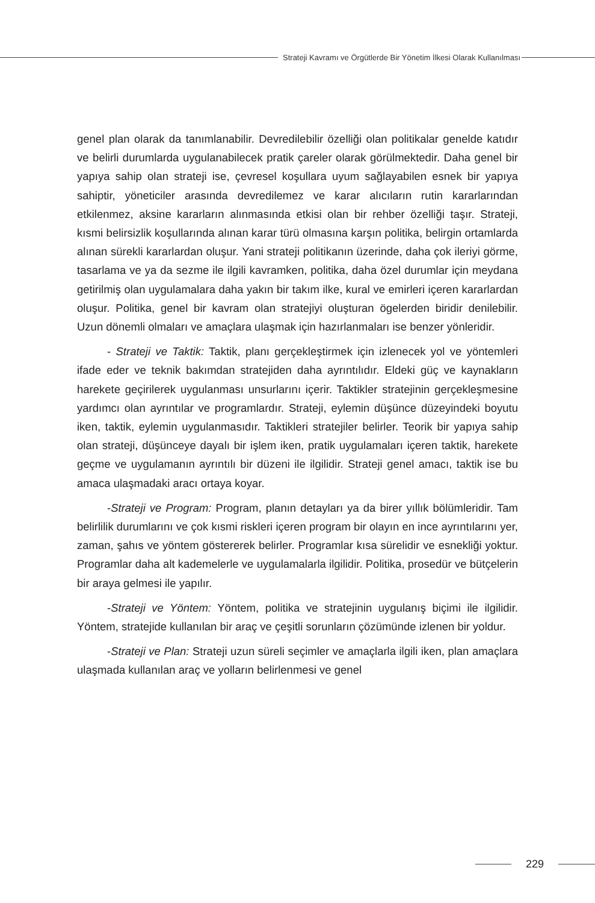Strateji Kavramı ve Örgütlerde Bir Yönetim İlkesi Olarak Kullanılması
genel plan olarak da tanımlanabilir. Devredilebilir özelliği olan politikalar genelde katıdır ve belirli durumlarda uygulanabilecek pratik çareler olarak görülmektedir. Daha genel bir yapıya sahip olan strateji ise, çevresel koşullara uyum sağlayabilen esnek bir yapıya sahiptir, yöneticiler arasında devredilemez ve karar alıcıların rutin kararlarından etkilenmez, aksine kararların alınmasında etkisi olan bir rehber özelliği taşır. Strateji, kısmi belirsizlik koşullarında alınan karar türü olmasına karşın politika, belirgin ortamlarda alınan sürekli kararlardan oluşur. Yani strateji politikanın üzerinde, daha çok ileriyi görme, tasarlama ve ya da sezme ile ilgili kavramken, politika, daha özel durumlar için meydana getirilmiş olan uygulamalara daha yakın bir takım ilke, kural ve emirleri içeren kararlardan oluşur. Politika, genel bir kavram olan stratejiyi oluşturan ögelerden biridir denilebilir. Uzun dönemli olmaları ve amaçlara ulaşmak için hazırlanmaları ise benzer yönleridir.
- Strateji ve Taktik: Taktik, planı gerçekleştirmek için izlenecek yol ve yöntemleri ifade eder ve teknik bakımdan stratejiden daha ayrıntılıdır. Eldeki güç ve kaynakların harekete geçirilerek uygulanması unsurlarını içerir. Taktikler stratejinin gerçekleşmesine yardımcı olan ayrıntılar ve programlardır. Strateji, eylemin düşünce düzeyindeki boyutu iken, taktik, eylemin uygulanmasıdır. Taktikleri stratejiler belirler. Teorik bir yapıya sahip olan strateji, düşünceye dayalı bir işlem iken, pratik uygulamaları içeren taktik, harekete geçme ve uygulamanın ayrıntılı bir düzeni ile ilgilidir. Strateji genel amacı, taktik ise bu amaca ulaşmadaki aracı ortaya koyar.
-Strateji ve Program: Program, planın detayları ya da birer yıllık bölümleridir. Tam belirlilik durumlarını ve çok kısmi riskleri içeren program bir olayın en ince ayrıntılarını yer, zaman, şahıs ve yöntem göstererek belirler. Programlar kısa sürelidir ve esnekliği yoktur. Programlar daha alt kademelerle ve uygulamalarla ilgilidir. Politika, prosedür ve bütçelerin bir araya gelmesi ile yapılır.
-Strateji ve Yöntem: Yöntem, politika ve stratejinin uygulanış biçimi ile ilgilidir. Yöntem, stratejide kullanılan bir araç ve çeşitli sorunların çözümünde izlenen bir yoldur.
-Strateji ve Plan: Strateji uzun süreli seçimler ve amaçlarla ilgili iken, plan amaçlara ulaşmada kullanılan araç ve yolların belirlenmesi ve genel
229